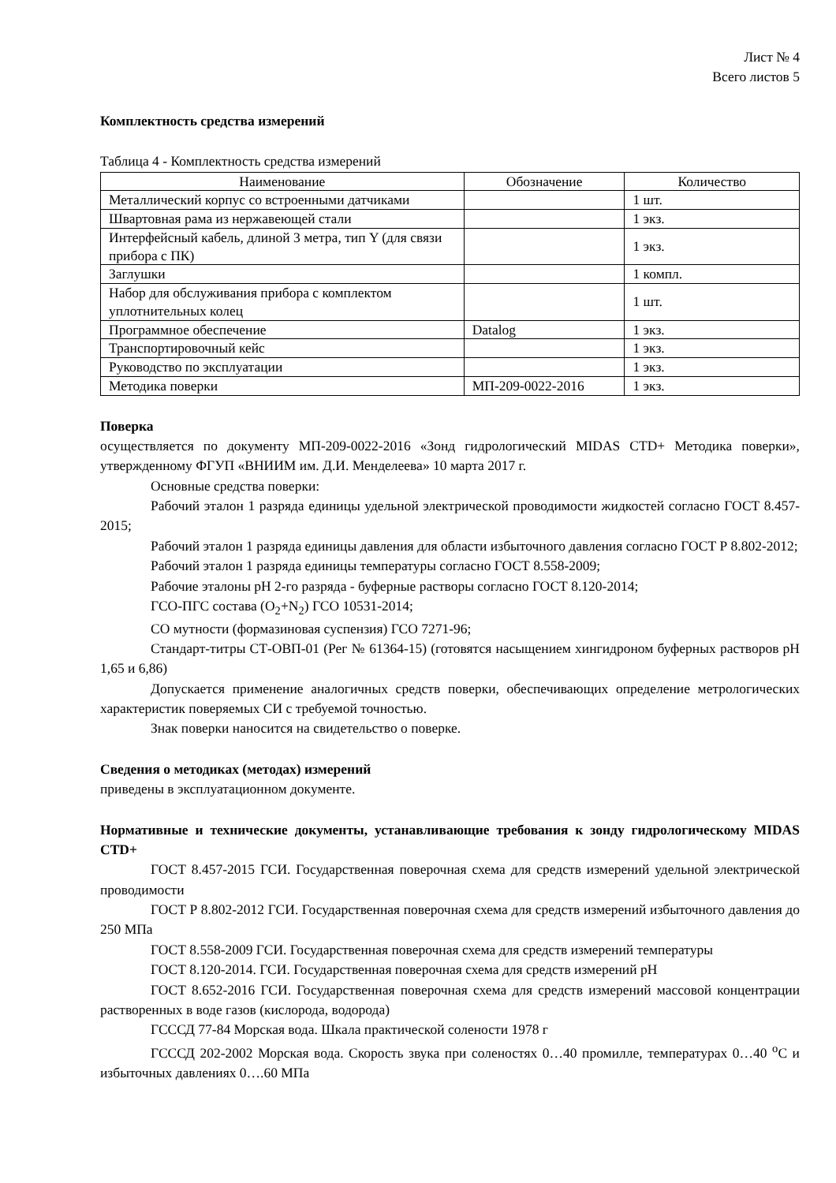Лист № 4
Всего листов 5
Комплектность средства измерений
Таблица 4 - Комплектность средства измерений
| Наименование | Обозначение | Количество |
| --- | --- | --- |
| Металлический корпус со встроенными датчиками | | 1 шт. |
| Швартовная рама из нержавеющей стали | | 1 экз. |
| Интерфейсный кабель, длиной 3 метра, тип Y (для связи прибора с ПК) | | 1 экз. |
| Заглушки | | 1 компл. |
| Набор для обслуживания прибора с комплектом уплотнительных колец | | 1 шт. |
| Программное обеспечение | Datalog | 1 экз. |
| Транспортировочный кейс | | 1 экз. |
| Руководство по эксплуатации | | 1 экз. |
| Методика поверки | МП-209-0022-2016 | 1 экз. |
Поверка
осуществляется по документу МП-209-0022-2016 «Зонд гидрологический MIDAS CTD+ Методика поверки», утвержденному ФГУП «ВНИИМ им. Д.И. Менделеева» 10 марта 2017 г.
Основные средства поверки:
Рабочий эталон 1 разряда единицы удельной электрической проводимости жидкостей согласно ГОСТ 8.457-2015;
Рабочий эталон 1 разряда единицы давления для области избыточного давления согласно ГОСТ Р 8.802-2012;
Рабочий эталон 1 разряда единицы температуры согласно ГОСТ 8.558-2009;
Рабочие эталоны pH 2-го разряда - буферные растворы согласно ГОСТ 8.120-2014;
ГСО-ПГС состава (O<sub>2</sub>+N<sub>2</sub>) ГСО 10531-2014;
СО мутности (формазиновая суспензия) ГСО 7271-96;
Стандарт-титры СТ-ОВП-01 (Рег № 61364-15) (готовятся насыщением хингидроном буферных растворов pH 1,65 и 6,86)
Допускается применение аналогичных средств поверки, обеспечивающих определение метрологических характеристик поверяемых СИ с требуемой точностью.
Знак поверки наносится на свидетельство о поверке.
Сведения о методиках (методах) измерений
приведены в эксплуатационном документе.
Нормативные и технические документы, устанавливающие требования к зонду гидрологическому MIDAS CTD+
ГОСТ 8.457-2015 ГСИ. Государственная поверочная схема для средств измерений удельной электрической проводимости
ГОСТ Р 8.802-2012 ГСИ. Государственная поверочная схема для средств измерений избыточного давления до 250 МПа
ГОСТ 8.558-2009 ГСИ. Государственная поверочная схема для средств измерений температуры
ГОСТ 8.120-2014. ГСИ. Государственная поверочная схема для средств измерений pH
ГОСТ 8.652-2016 ГСИ. Государственная поверочная схема для средств измерений массовой концентрации растворенных в воде газов (кислорода, водорода)
ГСССД 77-84 Морская вода. Шкала практической солености 1978 г
ГСССД 202-2002 Морская вода. Скорость звука при соленостях 0…40 промилле, температурах 0…40 <sup>o</sup>С и избыточных давлениях 0….60 МПа